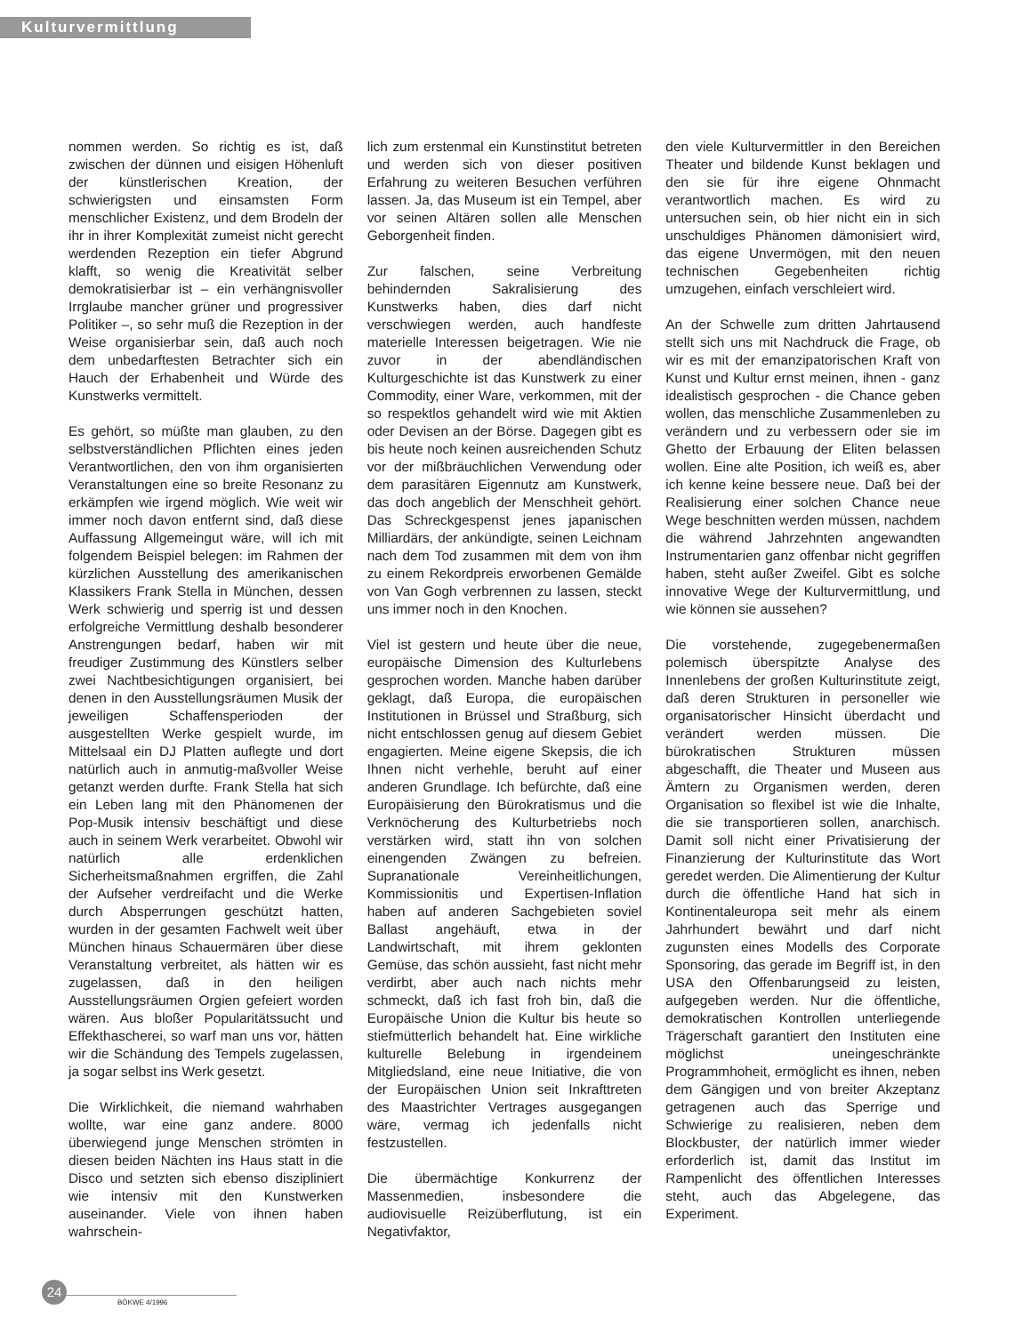Kulturvermittlung
nommen werden. So richtig es ist, daß zwischen der dünnen und eisigen Höhenluft der künstlerischen Kreation, der schwierigsten und einsamsten Form menschlicher Existenz, und dem Brodeln der ihr in ihrer Komplexität zumeist nicht gerecht werdenden Rezeption ein tiefer Abgrund klafft, so wenig die Kreativität selber demokratisierbar ist – ein verhängnisvoller Irrglaube mancher grüner und progressiver Politiker –, so sehr muß die Rezeption in der Weise organisierbar sein, daß auch noch dem unbedarftesten Betrachter sich ein Hauch der Erhabenheit und Würde des Kunstwerks vermittelt.
Es gehört, so müßte man glauben, zu den selbstverständlichen Pflichten eines jeden Verantwortlichen, den von ihm organisierten Veranstaltungen eine so breite Resonanz zu erkämpfen wie irgend möglich. Wie weit wir immer noch davon entfernt sind, daß diese Auffassung Allgemeingut wäre, will ich mit folgendem Beispiel belegen: im Rahmen der kürzlichen Ausstellung des amerikanischen Klassikers Frank Stella in München, dessen Werk schwierig und sperrig ist und dessen erfolgreiche Vermittlung deshalb besonderer Anstrengungen bedarf, haben wir mit freudiger Zustimmung des Künstlers selber zwei Nachtbesichtigungen organisiert, bei denen in den Ausstellungsräumen Musik der jeweiligen Schaffensperioden der ausgestellten Werke gespielt wurde, im Mittelsaal ein DJ Platten auflegte und dort natürlich auch in anmutig-maßvoller Weise getanzt werden durfte. Frank Stella hat sich ein Leben lang mit den Phänomenen der Pop-Musik intensiv beschäftigt und diese auch in seinem Werk verarbeitet. Obwohl wir natürlich alle erdenklichen Sicherheitsmaßnahmen ergriffen, die Zahl der Aufseher verdreifacht und die Werke durch Absperrungen geschützt hatten, wurden in der gesamten Fachwelt weit über München hinaus Schauermären über diese Veranstaltung verbreitet, als hätten wir es zugelassen, daß in den heiligen Ausstellungsräumen Orgien gefeiert worden wären. Aus bloßer Popularitätssucht und Effekthascherei, so warf man uns vor, hätten wir die Schändung des Tempels zugelassen, ja sogar selbst ins Werk gesetzt.
Die Wirklichkeit, die niemand wahrhaben wollte, war eine ganz andere. 8000 überwiegend junge Menschen strömten in diesen beiden Nächten ins Haus statt in die Disco und setzten sich ebenso diszipliniert wie intensiv mit den Kunstwerken auseinander. Viele von ihnen haben wahrschein-
lich zum erstenmal ein Kunstinstitut betreten und werden sich von dieser positiven Erfahrung zu weiteren Besuchen verführen lassen. Ja, das Museum ist ein Tempel, aber vor seinen Altären sollen alle Menschen Geborgenheit finden.
Zur falschen, seine Verbreitung behindernden Sakralisierung des Kunstwerks haben, dies darf nicht verschwiegen werden, auch handfeste materielle Interessen beigetragen. Wie nie zuvor in der abendländischen Kulturgeschichte ist das Kunstwerk zu einer Commodity, einer Ware, verkommen, mit der so respektlos gehandelt wird wie mit Aktien oder Devisen an der Börse. Dagegen gibt es bis heute noch keinen ausreichenden Schutz vor der mißbräuchlichen Verwendung oder dem parasitären Eigennutz am Kunstwerk, das doch angeblich der Menschheit gehört. Das Schreckgespenst jenes japanischen Milliardärs, der ankündigte, seinen Leichnam nach dem Tod zusammen mit dem von ihm zu einem Rekordpreis erworbenen Gemälde von Van Gogh verbrennen zu lassen, steckt uns immer noch in den Knochen.
Viel ist gestern und heute über die neue, europäische Dimension des Kulturlebens gesprochen worden. Manche haben darüber geklagt, daß Europa, die europäischen Institutionen in Brüssel und Straßburg, sich nicht entschlossen genug auf diesem Gebiet engagierten. Meine eigene Skepsis, die ich Ihnen nicht verhehle, beruht auf einer anderen Grundlage. Ich befürchte, daß eine Europäisierung den Bürokratismus und die Verknöcherung des Kulturbetriebs noch verstärken wird, statt ihn von solchen einengenden Zwängen zu befreien. Supranationale Vereinheitlichungen, Kommissionitis und Expertisen-Inflation haben auf anderen Sachgebieten soviel Ballast angehäuft, etwa in der Landwirtschaft, mit ihrem geklonten Gemüse, das schön aussieht, fast nicht mehr verdirbt, aber auch nach nichts mehr schmeckt, daß ich fast froh bin, daß die Europäische Union die Kultur bis heute so stiefmütterlich behandelt hat. Eine wirkliche kulturelle Belebung in irgendeinem Mitgliedsland, eine neue Initiative, die von der Europäischen Union seit Inkrafttreten des Maastrichter Vertrages ausgegangen wäre, vermag ich jedenfalls nicht festzustellen.
Die übermächtige Konkurrenz der Massenmedien, insbesondere die audiovisuelle Reizüberflutung, ist ein Negativfaktor,
den viele Kulturvermittler in den Bereichen Theater und bildende Kunst beklagen und den sie für ihre eigene Ohnmacht verantwortlich machen. Es wird zu untersuchen sein, ob hier nicht ein in sich unschuldiges Phänomen dämonisiert wird, das eigene Unvermögen, mit den neuen technischen Gegebenheiten richtig umzugehen, einfach verschleiert wird.
An der Schwelle zum dritten Jahrtausend stellt sich uns mit Nachdruck die Frage, ob wir es mit der emanzipatorischen Kraft von Kunst und Kultur ernst meinen, ihnen - ganz idealistisch gesprochen - die Chance geben wollen, das menschliche Zusammenleben zu verändern und zu verbessern oder sie im Ghetto der Erbauung der Eliten belassen wollen. Eine alte Position, ich weiß es, aber ich kenne keine bessere neue. Daß bei der Realisierung einer solchen Chance neue Wege beschnitten werden müssen, nachdem die während Jahrzehnten angewandten Instrumentarien ganz offenbar nicht gegriffen haben, steht außer Zweifel. Gibt es solche innovative Wege der Kulturvermittlung, und wie können sie aussehen?
Die vorstehende, zugegebenermaßen polemisch überspitzte Analyse des Innenlebens der großen Kulturinstitute zeigt, daß deren Strukturen in personeller wie organisatorischer Hinsicht überdacht und verändert werden müssen. Die bürokratischen Strukturen müssen abgeschafft, die Theater und Museen aus Ämtern zu Organismen werden, deren Organisation so flexibel ist wie die Inhalte, die sie transportieren sollen, anarchisch. Damit soll nicht einer Privatisierung der Finanzierung der Kulturinstitute das Wort geredet werden. Die Alimentierung der Kultur durch die öffentliche Hand hat sich in Kontinentaleuropa seit mehr als einem Jahrhundert bewährt und darf nicht zugunsten eines Modells des Corporate Sponsoring, das gerade im Begriff ist, in den USA den Offenbarungseid zu leisten, aufgegeben werden. Nur die öffentliche, demokratischen Kontrollen unterliegende Trägerschaft garantiert den Instituten eine möglichst uneingeschränkte Programmhoheit, ermöglicht es ihnen, neben dem Gängigen und von breiter Akzeptanz getragenen auch das Sperrige und Schwierige zu realisieren, neben dem Blockbuster, der natürlich immer wieder erforderlich ist, damit das Institut im Rampenlicht des öffentlichen Interesses steht, auch das Abgelegene, das Experiment.
24
BÖKWE 4/1996